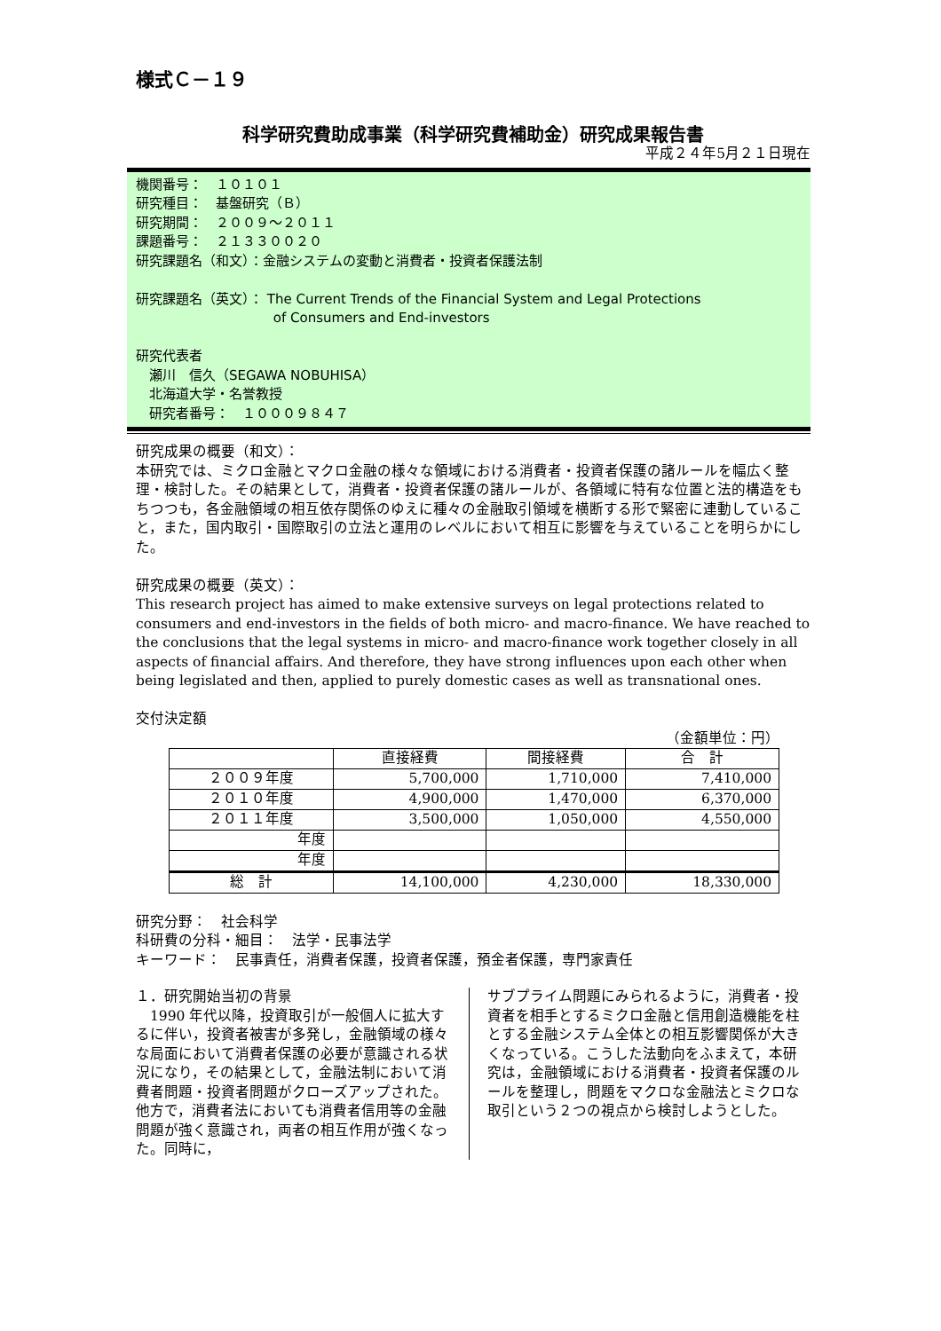様式Ｃ－１９
科学研究費助成事業（科学研究費補助金）研究成果報告書
平成２４年5月２１日現在
機関番号：　１０１０１
研究種目：　基盤研究（Ｂ）
研究期間：　２００９～２０１１
課題番号：　２１３３００２０
研究課題名（和文）：金融システムの変動と消費者・投資者保護法制
研究課題名（英文）： The Current Trends of the Financial System and Legal Protections
　　　　　　　　　　 of Consumers and End-investors
研究代表者
　瀬川　信久（SEGAWA NOBUHISA）
　北海道大学・名誉教授
　研究者番号：　１０００９８４７
研究成果の概要（和文）：
本研究では、ミクロ金融とマクロ金融の様々な領域における消費者・投資者保護の諸ルールを幅広く整理・検討した。その結果として，消費者・投資者保護の諸ルールが、各領域に特有な位置と法的構造をもちつつも，各金融領域の相互依存関係のゆえに種々の金融取引領域を横断する形で緊密に連動していること，また，国内取引・国際取引の立法と運用のレベルにおいて相互に影響を与えていることを明らかにした。
研究成果の概要（英文）：
This research project has aimed to make extensive surveys on legal protections related to consumers and end-investors in the fields of both micro- and macro-finance. We have reached to the conclusions that the legal systems in micro- and macro-finance work together closely in all aspects of financial affairs. And therefore, they have strong influences upon each other when being legislated and then, applied to purely domestic cases as well as transnational ones.
交付決定額
（金額単位：円）
| | 直接経費 | 間接経費 | 合 計 |
| --- | --- | --- | --- |
| ２００９年度 | 5,700,000 | 1,710,000 | 7,410,000 |
| ２０１０年度 | 4,900,000 | 1,470,000 | 6,370,000 |
| ２０１１年度 | 3,500,000 | 1,050,000 | 4,550,000 |
| 年度 | | | |
| 年度 | | | |
| 総 計 | 14,100,000 | 4,230,000 | 18,330,000 |
研究分野：　社会科学
科研費の分科・細目：　法学・民事法学
キーワード：　民事責任，消費者保護，投資者保護，預金者保護，専門家責任
１．研究開始当初の背景
　1990 年代以降，投資取引が一般個人に拡大するに伴い，投資者被害が多発し，金融領域の様々な局面において消費者保護の必要が意識される状況になり，その結果として，金融法制において消費者問題・投資者問題がクローズアップされた。他方で，消費者法においても消費者信用等の金融問題が強く意識され，両者の相互作用が強くなった。同時に，
サブプライム問題にみられるように，消費者・投資者を相手とするミクロ金融と信用創造機能を柱とする金融システム全体との相互影響関係が大きくなっている。こうした法動向をふまえて，本研究は，金融領域における消費者・投資者保護のルールを整理し，問題をマクロな金融法とミクロな取引という２つの視点から検討しようとした。